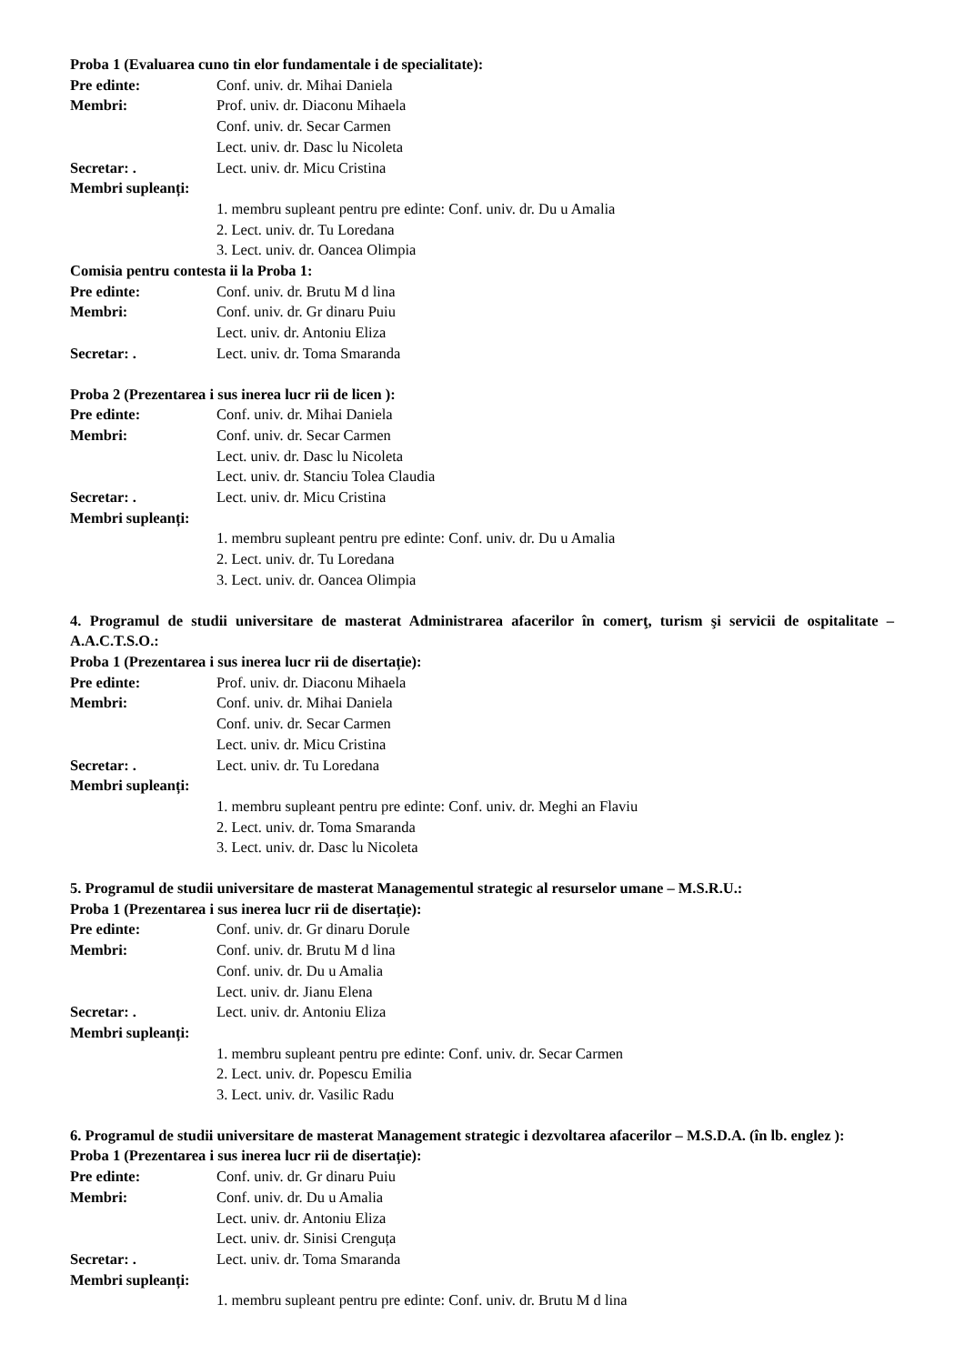Proba 1 (Evaluarea cuno tin elor fundamentale i de specialitate):
Pre edinte: Conf. univ. dr. Mihai Daniela
Membri: Prof. univ. dr. Diaconu Mihaela
Conf. univ. dr. Secar Carmen
Lect. univ. dr. Dasc lu Nicoleta
Secretar: . Lect. univ. dr. Micu Cristina
Membri supleanți:
1. membru supleant pentru pre edinte: Conf. univ. dr. Du u Amalia
2. Lect. univ. dr. Tu Loredana
3. Lect. univ. dr. Oancea Olimpia
Comisia pentru contesta ii la Proba 1:
Pre edinte: Conf. univ. dr. Brutu M d lina
Membri: Conf. univ. dr. Gr dinaru Puiu
Lect. univ. dr. Antoniu Eliza
Secretar: . Lect. univ. dr. Toma Smaranda
Proba 2 (Prezentarea i sus inerea lucr rii de licen ):
Pre edinte: Conf. univ. dr. Mihai Daniela
Membri: Conf. univ. dr. Secar Carmen
Lect. univ. dr. Dasc lu Nicoleta
Lect. univ. dr. Stanciu Tolea Claudia
Secretar: . Lect. univ. dr. Micu Cristina
Membri supleanți:
1. membru supleant pentru pre edinte: Conf. univ. dr. Du u Amalia
2. Lect. univ. dr. Tu Loredana
3. Lect. univ. dr. Oancea Olimpia
4. Programul de studii universitare de masterat Administrarea afacerilor în comerţ, turism şi servicii de ospitalitate – A.A.C.T.S.O.:
Proba 1 (Prezentarea i sus inerea lucr rii de disertație):
Pre edinte: Prof. univ. dr. Diaconu Mihaela
Membri: Conf. univ. dr. Mihai Daniela
Conf. univ. dr. Secar Carmen
Lect. univ. dr. Micu Cristina
Secretar: . Lect. univ. dr. Tu Loredana
Membri supleanți:
1. membru supleant pentru pre edinte: Conf. univ. dr. Meghi an Flaviu
2. Lect. univ. dr. Toma Smaranda
3. Lect. univ. dr. Dasc lu Nicoleta
5. Programul de studii universitare de masterat Managementul strategic al resurselor umane – M.S.R.U.:
Proba 1 (Prezentarea i sus inerea lucr rii de disertație):
Pre edinte: Conf. univ. dr. Gr dinaru Dorule
Membri: Conf. univ. dr. Brutu M d lina
Conf. univ. dr. Du u Amalia
Lect. univ. dr. Jianu Elena
Secretar: . Lect. univ. dr. Antoniu Eliza
Membri supleanți:
1. membru supleant pentru pre edinte: Conf. univ. dr. Secar Carmen
2. Lect. univ. dr. Popescu Emilia
3. Lect. univ. dr. Vasilic Radu
6. Programul de studii universitare de masterat Management strategic i dezvoltarea afacerilor – M.S.D.A. (în lb. englez ):
Proba 1 (Prezentarea i sus inerea lucr rii de disertație):
Pre edinte: Conf. univ. dr. Gr dinaru Puiu
Membri: Conf. univ. dr. Du u Amalia
Lect. univ. dr. Antoniu Eliza
Lect. univ. dr. Sinisi Crenguța
Secretar: . Lect. univ. dr. Toma Smaranda
Membri supleanți:
1. membru supleant pentru pre edinte: Conf. univ. dr. Brutu M d lina